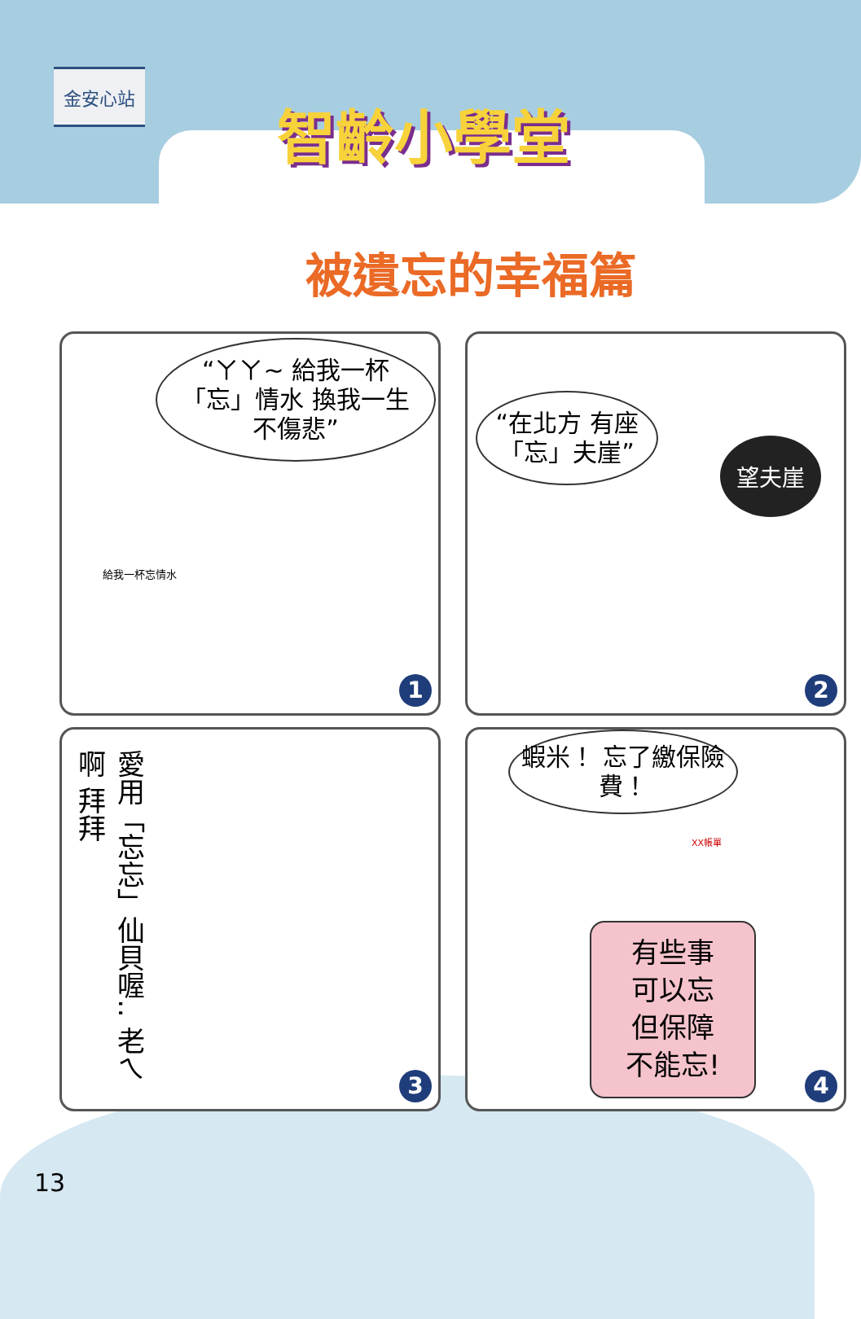金安心站
智齡小學堂
被遺忘的幸福篇
“ㄚㄚ~ 給我一杯「忘」情水 換我一生不傷悲”
給我一杯忘情水
1
“在北方 有座 「忘」夫崖”
望夫崖
2
愛用「忘忘」仙貝喔‥ 老ㄟ啊 拜拜
3
蝦米！ 忘了繳保險費！
XX帳單
有些事
可以忘
但保障
不能忘!
4
13